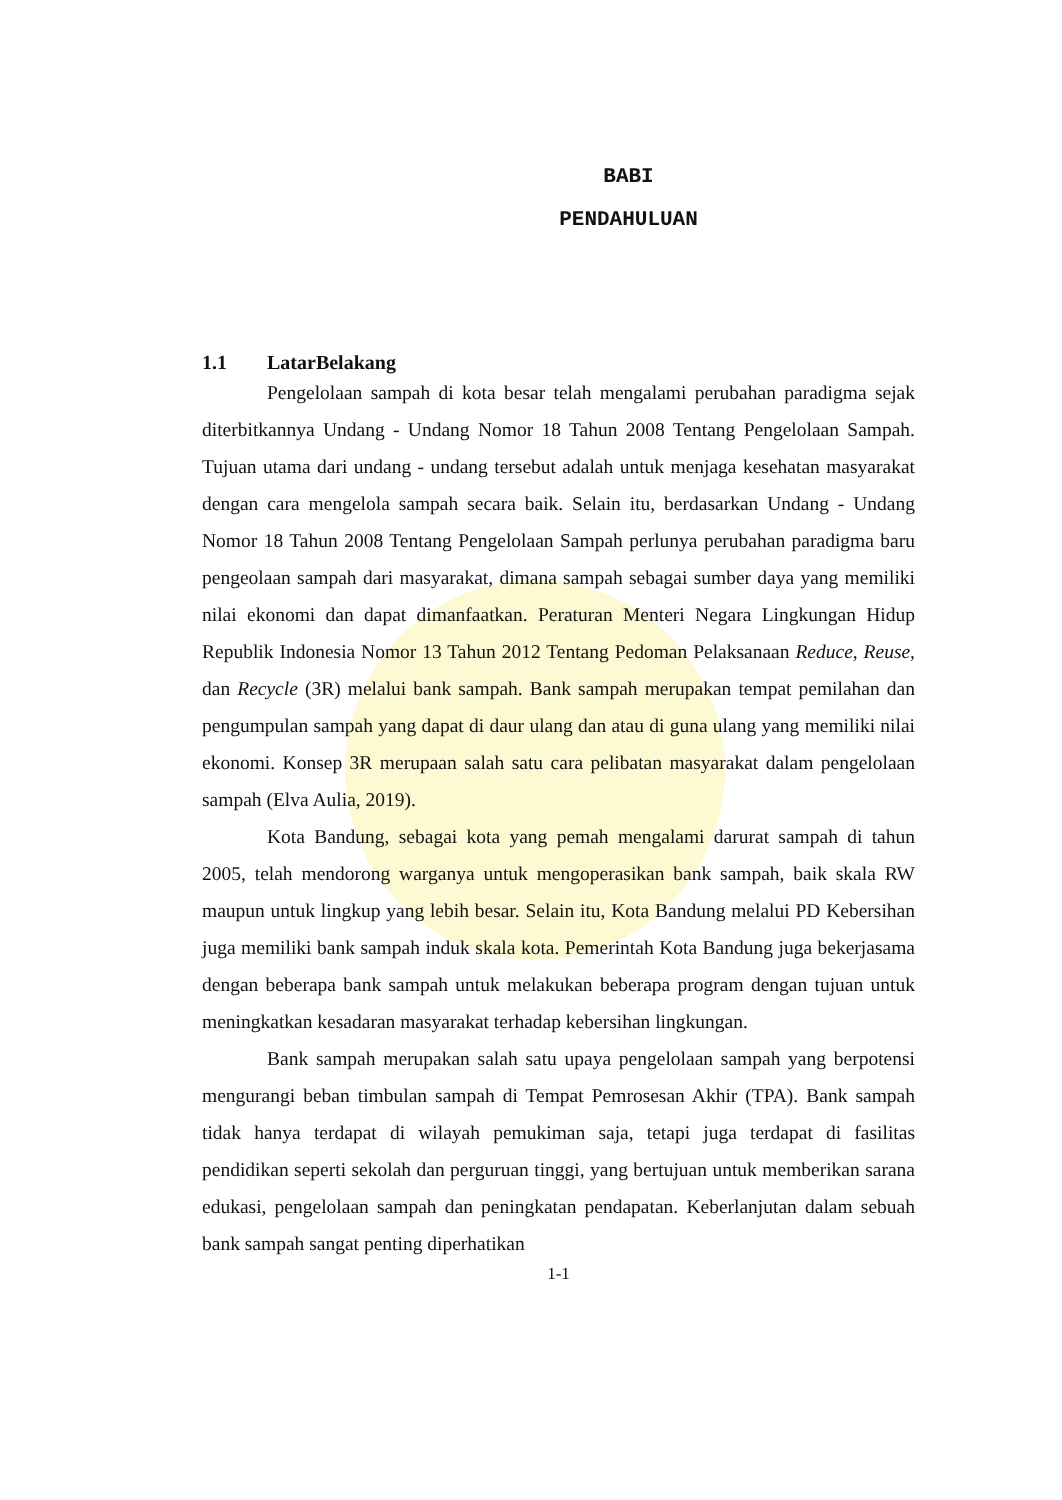BABI
PENDAHULUAN
1.1 LatarBelakang
Pengelolaan sampah di kota besar telah mengalami perubahan paradigma sejak diterbitkannya Undang - Undang Nomor 18 Tahun 2008 Tentang Pengelolaan Sampah. Tujuan utama dari undang - undang tersebut adalah untuk menjaga kesehatan masyarakat dengan cara mengelola sampah secara baik. Selain itu, berdasarkan Undang - Undang Nomor 18 Tahun 2008 Tentang Pengelolaan Sampah perlunya perubahan paradigma baru pengeolaan sampah dari masyarakat, dimana sampah sebagai sumber daya yang memiliki nilai ekonomi dan dapat dimanfaatkan. Peraturan Menteri Negara Lingkungan Hidup Republik Indonesia Nomor 13 Tahun 2012 Tentang Pedoman Pelaksanaan Reduce, Reuse, dan Recycle (3R) melalui bank sampah. Bank sampah merupakan tempat pemilahan dan pengumpulan sampah yang dapat di daur ulang dan atau di guna ulang yang memiliki nilai ekonomi. Konsep 3R merupaan salah satu cara pelibatan masyarakat dalam pengelolaan sampah (Elva Aulia, 2019).
Kota Bandung, sebagai kota yang pemah mengalami darurat sampah di tahun 2005, telah mendorong warganya untuk mengoperasikan bank sampah, baik skala RW maupun untuk lingkup yang lebih besar. Selain itu, Kota Bandung melalui PD Kebersihan juga memiliki bank sampah induk skala kota. Pemerintah Kota Bandung juga bekerjasama dengan beberapa bank sampah untuk melakukan beberapa program dengan tujuan untuk meningkatkan kesadaran masyarakat terhadap kebersihan lingkungan.
Bank sampah merupakan salah satu upaya pengelolaan sampah yang berpotensi mengurangi beban timbulan sampah di Tempat Pemrosesan Akhir (TPA). Bank sampah tidak hanya terdapat di wilayah pemukiman saja, tetapi juga terdapat di fasilitas pendidikan seperti sekolah dan perguruan tinggi, yang bertujuan untuk memberikan sarana edukasi, pengelolaan sampah dan peningkatan pendapatan. Keberlanjutan dalam sebuah bank sampah sangat penting diperhatikan
1-1